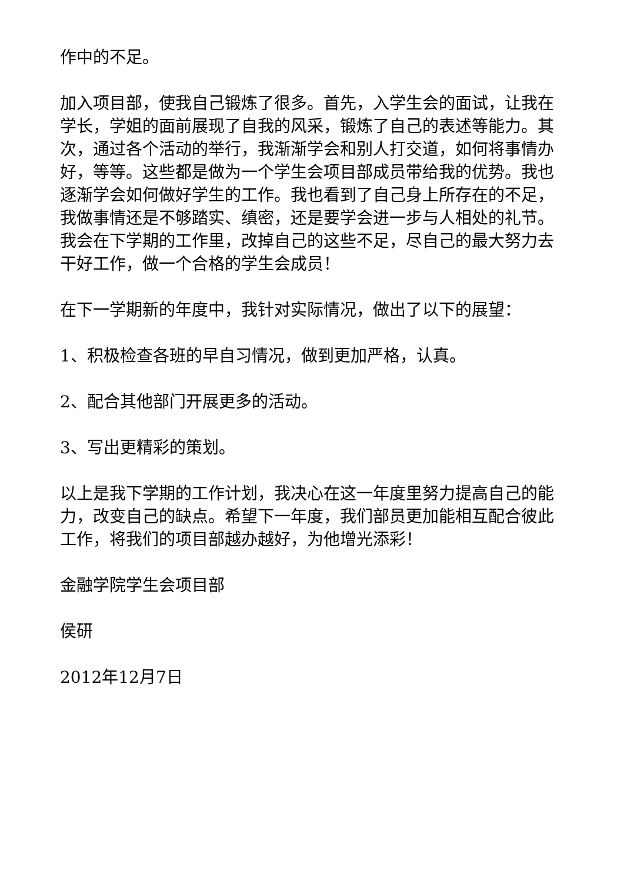作中的不足。
加入项目部，使我自己锻炼了很多。首先，入学生会的面试，让我在学长，学姐的面前展现了自我的风采，锻炼了自己的表述等能力。其次，通过各个活动的举行，我渐渐学会和别人打交道，如何将事情办好，等等。这些都是做为一个学生会项目部成员带给我的优势。我也逐渐学会如何做好学生的工作。我也看到了自己身上所存在的不足，我做事情还是不够踏实、缜密，还是要学会进一步与人相处的礼节。我会在下学期的工作里，改掉自己的这些不足，尽自己的最大努力去干好工作，做一个合格的学生会成员！
在下一学期新的年度中，我针对实际情况，做出了以下的展望：
1、积极检查各班的早自习情况，做到更加严格，认真。
2、配合其他部门开展更多的活动。
3、写出更精彩的策划。
以上是我下学期的工作计划，我决心在这一年度里努力提高自己的能力，改变自己的缺点。希望下一年度，我们部员更加能相互配合彼此工作，将我们的项目部越办越好，为他增光添彩！
金融学院学生会项目部
侯研
2012年12月7日